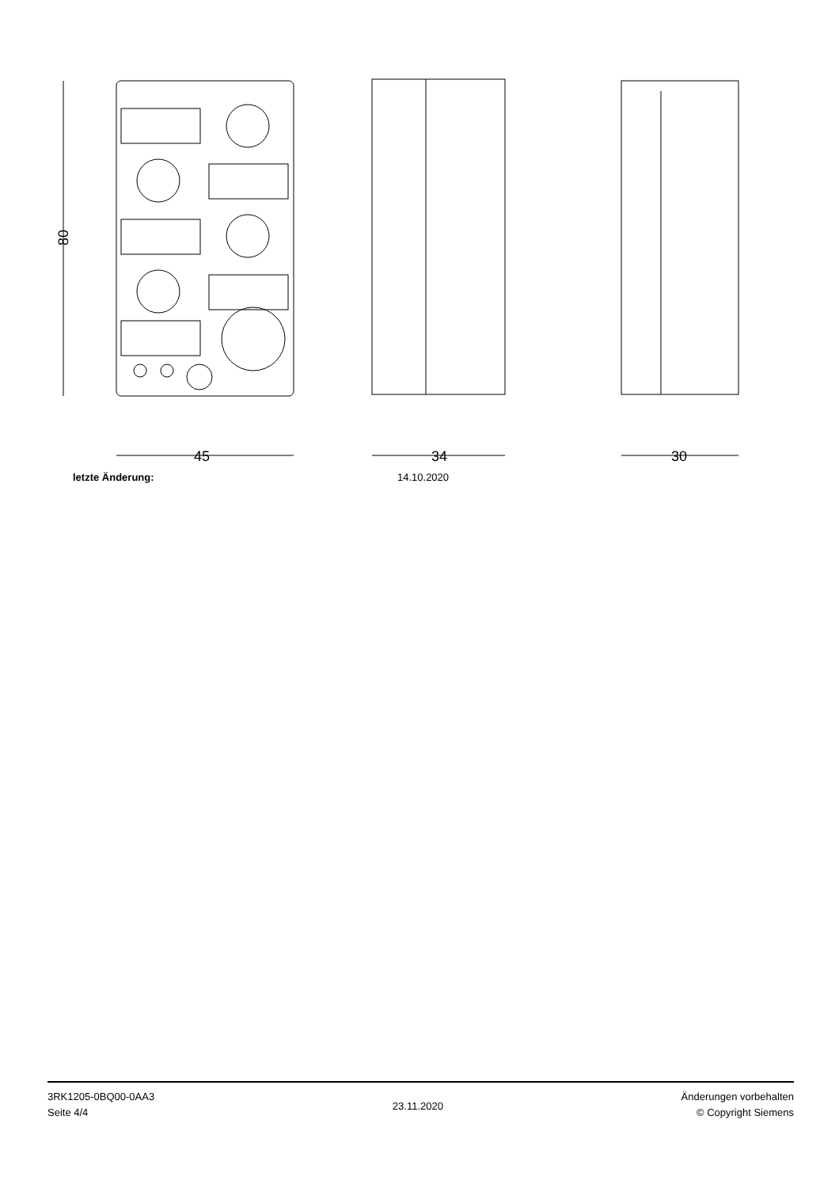45
34
30
80
letzte Änderung: 14.10.2020
3RK1205-0BQ00-0AA3
Seite 4/4
23.11.2020
Änderungen vorbehalten
© Copyright Siemens